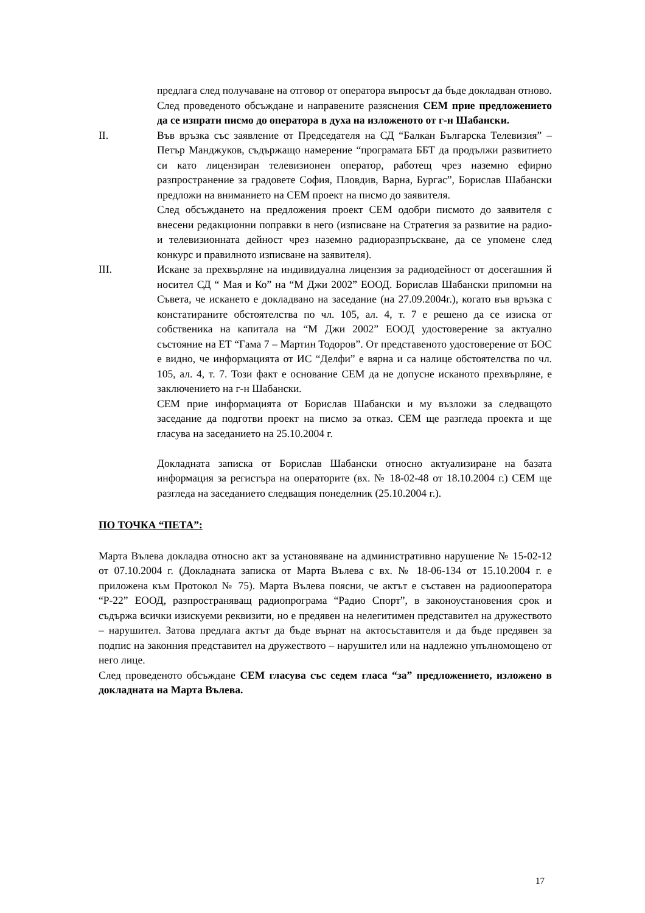предлага след получаване на отговор от оператора въпросът да бъде докладван отново.
След проведеното обсъждане и направените разяснения СЕМ прие предложението да се изпрати писмо до оператора в духа на изложеното от г-н Шабански.
II. Във връзка със заявление от Председателя на СД “Балкан Българска Телевизия” – Петър Манджуков, съдържащо намерение “програмата ББТ да продължи развитието си като лицензиран телевизионен оператор, работещ чрез наземно ефирно разпространение за градовете София, Пловдив, Варна, Бургас”, Борислав Шабански предложи на вниманието на СЕМ проект на писмо до заявителя.
След обсъждането на предложения проект СЕМ одобри писмото до заявителя с внесени редакционни поправки в него (изписване на Стратегия за развитие на радио- и телевизионната дейност чрез наземно радиоразпръскване, да се упомене след конкурс и правилното изписване на заявителя).
III. Искане за прехвърляне на индивидуална лицензия за радиодейност от досегашния й носител СД “ Мая и Ко” на “М Джи 2002” ЕООД. Борислав Шабански припомни на Съвета, че искането е докладвано на заседание (на 27.09.2004г.), когато във връзка с констатираните обстоятелства по чл. 105, ал. 4, т. 7 е решено да се изиска от собственика на капитала на “М Джи 2002” ЕООД удостоверение за актуално състояние на ЕТ “Гама 7 – Мартин Тодоров”. От представеното удостоверение от БОС е видно, че информацията от ИС “Делфи” е вярна и са налице обстоятелства по чл. 105, ал. 4, т. 7. Този факт е основание СЕМ да не допусне исканото прехвърляне, е заключението на г-н Шабански.
СЕМ прие информацията от Борислав Шабански и му възложи за следващото заседание да подготви проект на писмо за отказ. СЕМ ще разгледа проекта и ще гласува на заседанието на 25.10.2004 г.
Докладната записка от Борислав Шабански относно актуализиране на базата информация за регистъра на операторите (вх. № 18-02-48 от 18.10.2004 г.) СЕМ ще разгледа на заседанието следващия понеделник (25.10.2004 г.).
ПО ТОЧКА “ПЕТА”:
Марта Вълева докладва относно акт за установяване на административно нарушение № 15-02-12 от 07.10.2004 г. (Докладната записка от Марта Вълева с вх. № 18-06-134 от 15.10.2004 г. е приложена към Протокол № 75). Марта Вълева поясни, че актът е съставен на радиооператора “Р-22” ЕООД, разпространяващ радиопрограма “Радио Спорт”, в законоустановения срок и съдържа всички изискуеми реквизити, но е предявен на нелегитимен представител на дружеството – нарушител. Затова предлага актът да бъде върнат на актосъставителя и да бъде предявен за подпис на законния представител на дружеството – нарушител или на надлежно упълномощено от него лице.
След проведеното обсъждане СЕМ гласува със седем гласа “за” предложението, изложено в докладната на Марта Вълева.
17